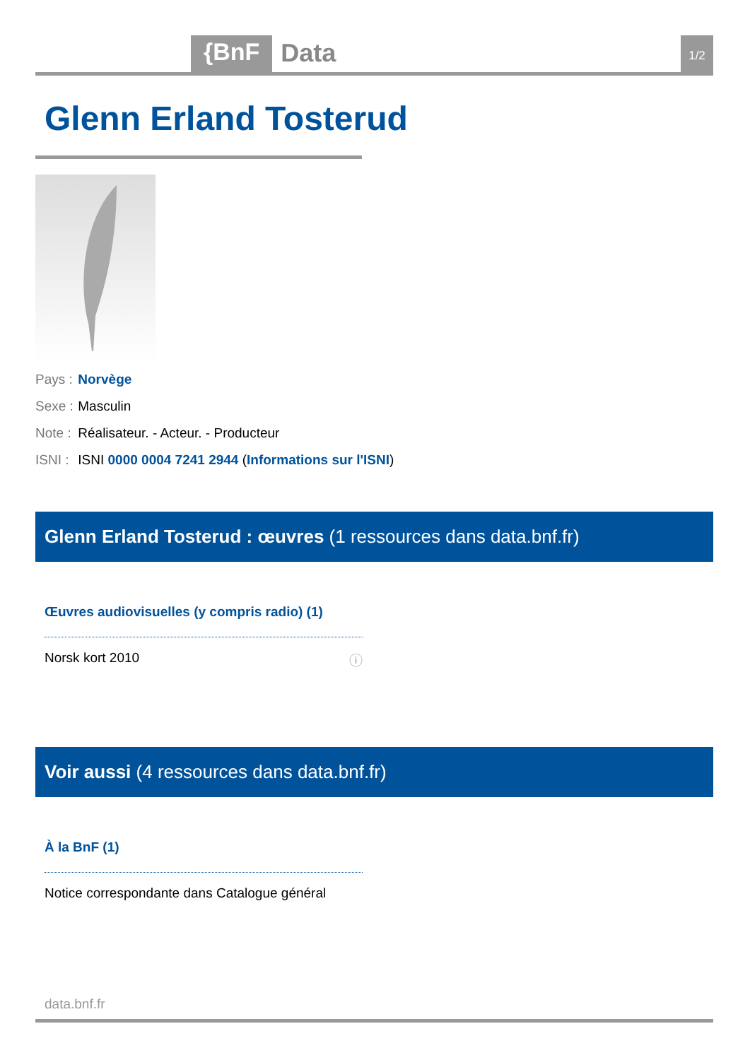{BnF Data 1/2
Glenn Erland Tosterud
Pays : Norvège
Sexe : Masculin
Note : Réalisateur. - Acteur. - Producteur
ISNI : ISNI 0000 0004 7241 2944 (Informations sur l'ISNI)
Glenn Erland Tosterud : œuvres (1 ressources dans data.bnf.fr)
Œuvres audiovisuelles (y compris radio) (1)
Norsk kort 2010 ⓘ
Voir aussi (4 ressources dans data.bnf.fr)
À la BnF (1)
Notice correspondante dans Catalogue général
data.bnf.fr